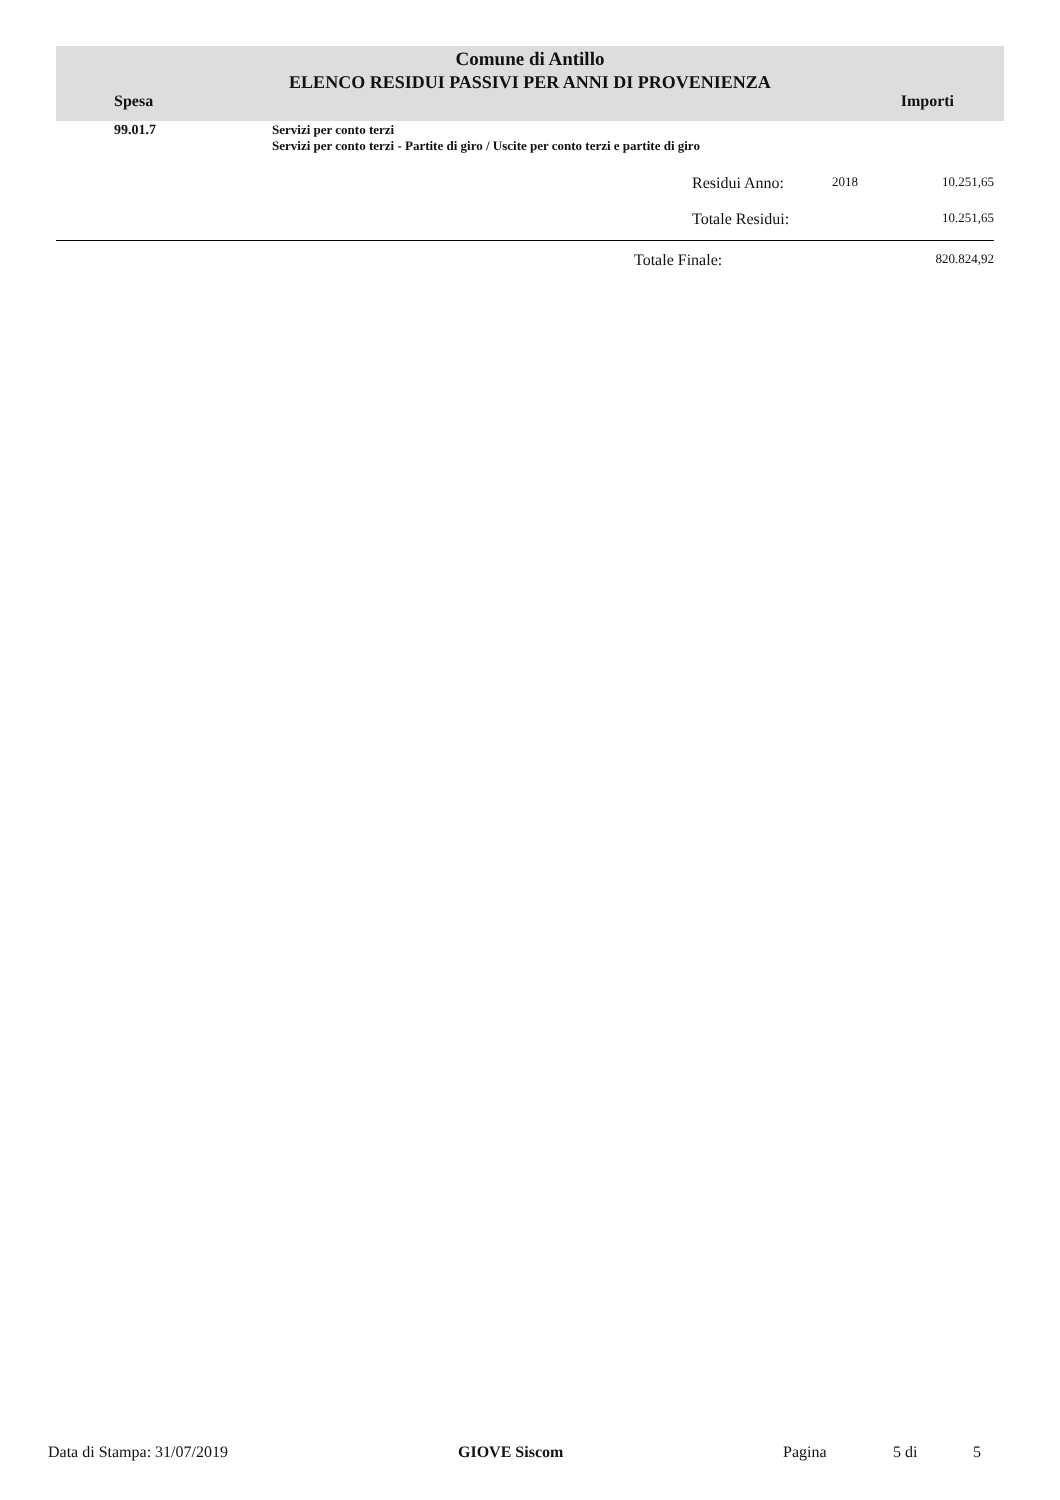Comune di Antillo
ELENCO RESIDUI PASSIVI PER ANNI DI PROVENIENZA
Spesa Importi
| 99.01.7 | Servizi per conto terzi Servizi per conto terzi - Partite di giro / Uscite per conto terzi e partite di giro | | | |
| | | Residui Anno: | 2018 | 10.251,65 |
| | | Totale Residui: | | 10.251,65 |
| | Totale Finale: | 820.824,92 |
Data di Stampa: 31/07/2019 GIOVE Siscom Pagina 5 di 5